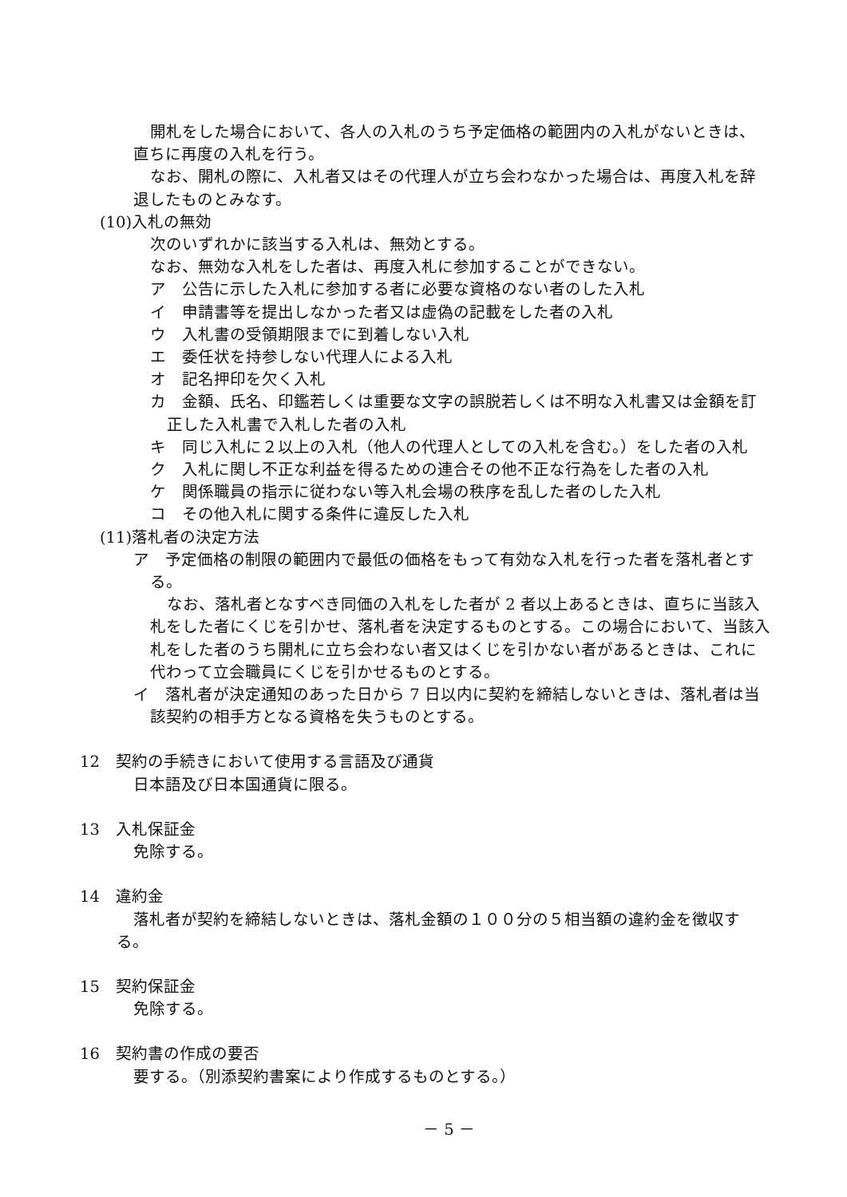開札をした場合において、各人の入札のうち予定価格の範囲内の入札がないときは、直ちに再度の入札を行う。
なお、開札の際に、入札者又はその代理人が立ち会わなかった場合は、再度入札を辞退したものとみなす。
(10)入札の無効
次のいずれかに該当する入札は、無効とする。
なお、無効な入札をした者は、再度入札に参加することができない。
ア　公告に示した入札に参加する者に必要な資格のない者のした入札
イ　申請書等を提出しなかった者又は虚偽の記載をした者の入札
ウ　入札書の受領期限までに到着しない入札
エ　委任状を持参しない代理人による入札
オ　記名押印を欠く入札
カ　金額、氏名、印鑑若しくは重要な文字の誤脱若しくは不明な入札書又は金額を訂正した入札書で入札した者の入札
キ　同じ入札に２以上の入札（他人の代理人としての入札を含む。）をした者の入札
ク　入札に関し不正な利益を得るための連合その他不正な行為をした者の入札
ケ　関係職員の指示に従わない等入札会場の秩序を乱した者のした入札
コ　その他入札に関する条件に違反した入札
(11)落札者の決定方法
ア　予定価格の制限の範囲内で最低の価格をもって有効な入札を行った者を落札者とする。
なお、落札者となすべき同価の入札をした者が 2 者以上あるときは、直ちに当該入札をした者にくじを引かせ、落札者を決定するものとする。この場合において、当該入札をした者のうち開札に立ち会わない者又はくじを引かない者があるときは、これに代わって立会職員にくじを引かせるものとする。
イ　落札者が決定通知のあった日から 7 日以内に契約を締結しないときは、落札者は当該契約の相手方となる資格を失うものとする。
12　契約の手続きにおいて使用する言語及び通貨
日本語及び日本国通貨に限る。
13　入札保証金
免除する。
14　違約金
落札者が契約を締結しないときは、落札金額の１００分の５相当額の違約金を徴収する。
15　契約保証金
免除する。
16　契約書の作成の要否
要する。（別添契約書案により作成するものとする。）
－ 5 －